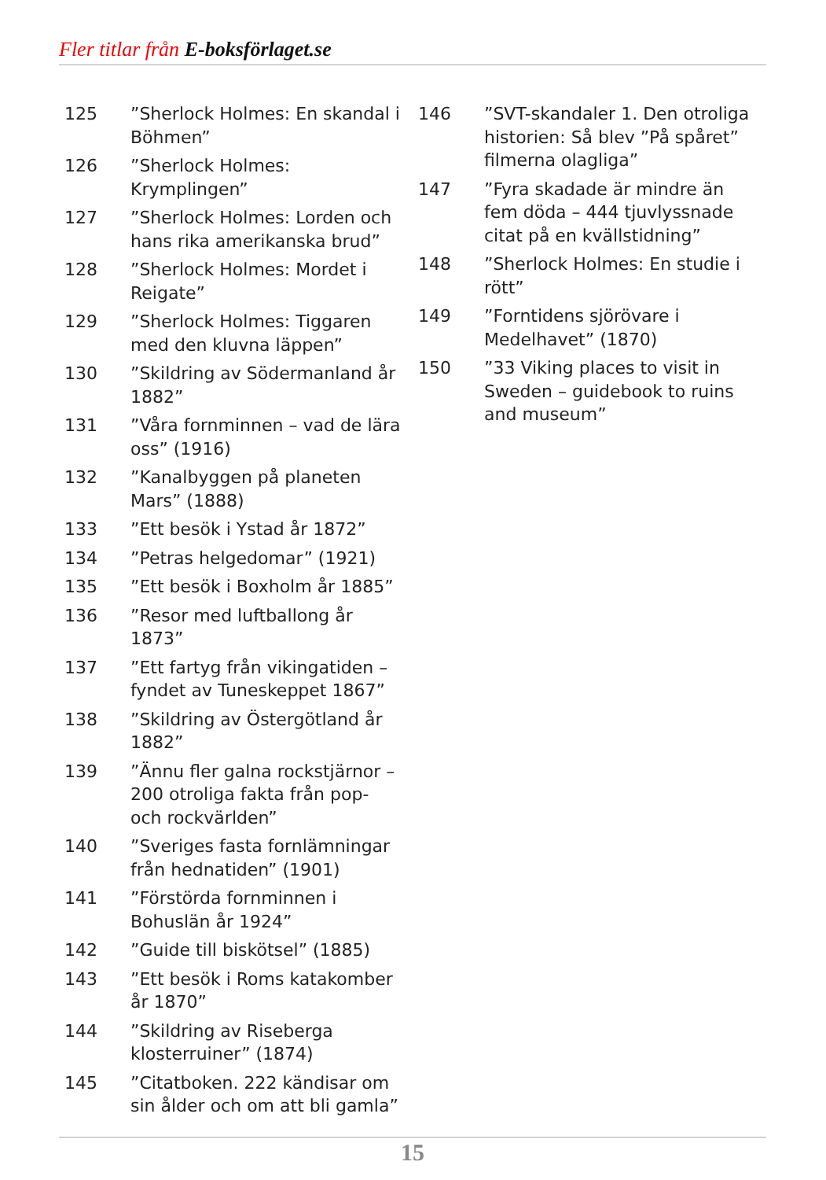Fler titlar från E-boksförlaget.se
125”Sherlock Holmes: En skandal i Böhmen”
126”Sherlock Holmes: Krymplingen”
127”Sherlock Holmes: Lorden och hans rika amerikanska brud”
128”Sherlock Holmes: Mordet i Reigate”
129”Sherlock Holmes: Tiggaren med den kluvna läppen”
130”Skildring av Södermanland år 1882”
131”Våra fornminnen – vad de lära oss” (1916)
132”Kanalbyggen på planeten Mars” (1888)
133”Ett besök i Ystad år 1872”
134”Petras helgedomar” (1921)
135”Ett besök i Boxholm år 1885”
136”Resor med luftballong år 1873”
137”Ett fartyg från vikingatiden – fyndet av Tuneskeppet 1867”
138”Skildring av Östergötland år 1882”
139”Ännu fler galna rockstjärnor – 200 otroliga fakta från pop- och rockvärlden”
140”Sveriges fasta fornlämningar från hednatiden” (1901)
141”Förstörda fornminnen i Bohuslän år 1924”
142”Guide till biskötsel” (1885)
143”Ett besök i Roms katakomber år 1870”
144”Skildring av Riseberga klosterruiner” (1874)
145”Citatboken. 222 kändisar om sin ålder och om att bli gamla”
146”SVT-skandaler 1. Den otroliga historien: Så blev ”På spåret” filmerna olagliga”
147”Fyra skadade är mindre än fem döda – 444 tjuvlyssnade citat på en kvällstidning”
148”Sherlock Holmes: En studie i rött”
149”Forntidens sjörövare i Medelhavet” (1870)
150”33 Viking places to visit in Sweden – guidebook to ruins and museum”
15